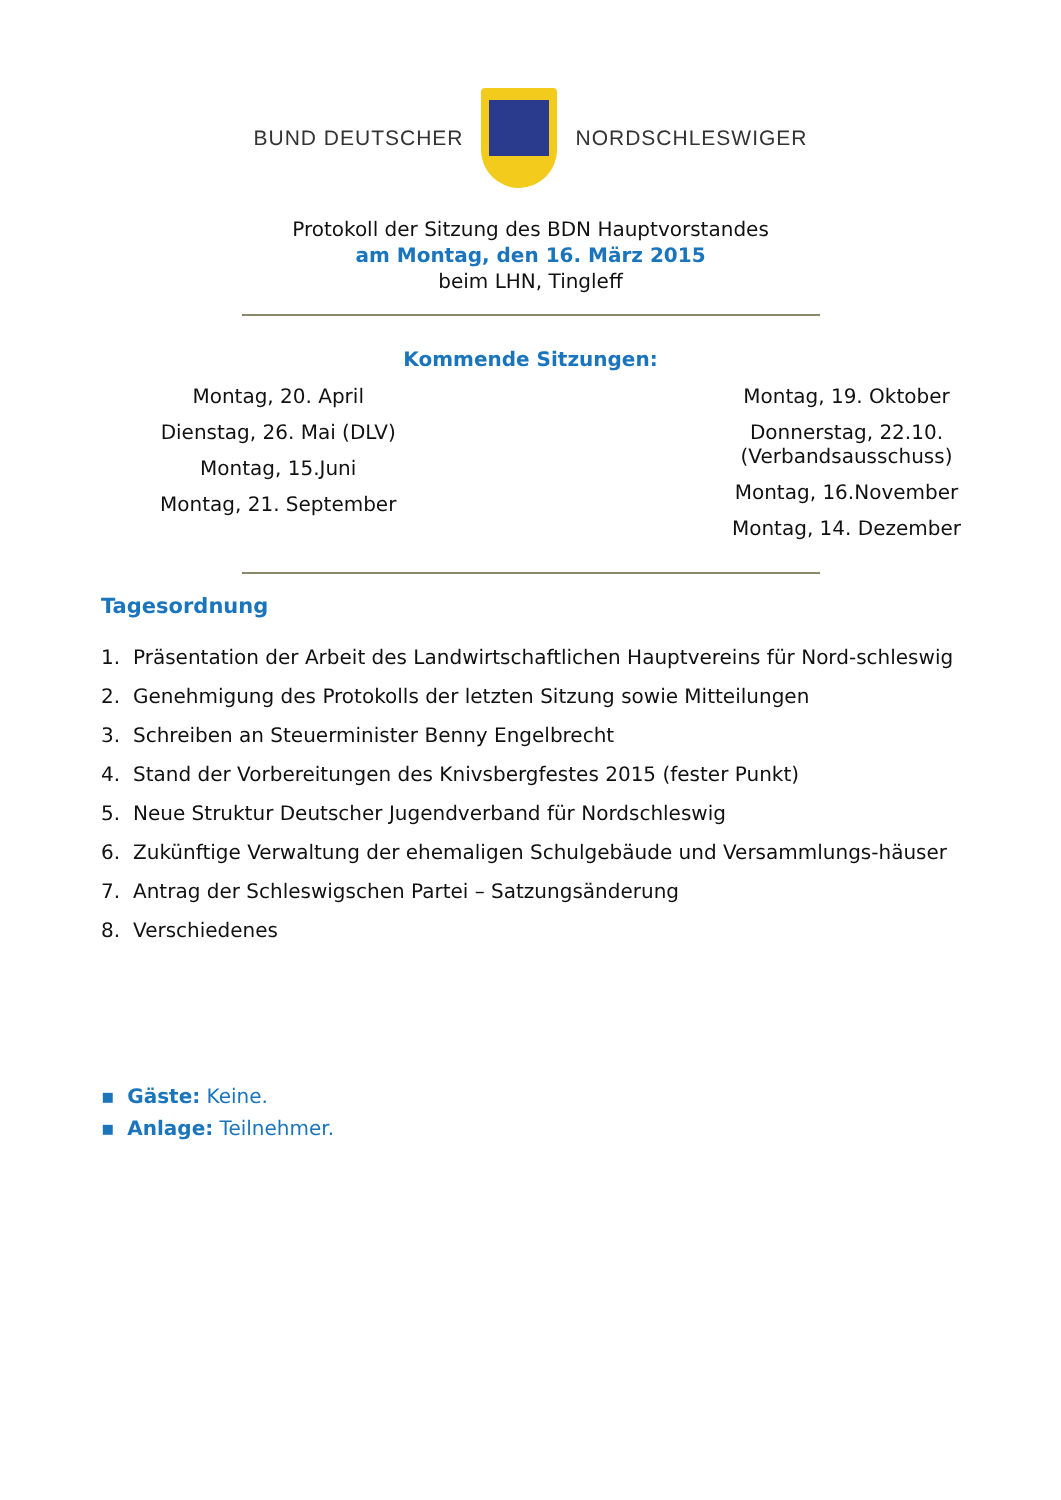BUND DEUTSCHER NORDSCHLESWIGER
Protokoll der Sitzung des BDN Hauptvorstandes
am Montag, den 16. März 2015
beim LHN, Tingleff
Kommende Sitzungen:
Montag, 20. April
Dienstag, 26. Mai (DLV)
Montag, 15.Juni
Montag, 21. September
Montag, 19. Oktober
Donnerstag, 22.10.
(Verbandsausschuss)
Montag, 16.November
Montag, 14. Dezember
Tagesordnung
1. Präsentation der Arbeit des Landwirtschaftlichen Hauptvereins für Nord-schleswig
2. Genehmigung des Protokolls der letzten Sitzung sowie Mitteilungen
3. Schreiben an Steuerminister Benny Engelbrecht
4. Stand der Vorbereitungen des Knivsbergfestes 2015 (fester Punkt)
5. Neue Struktur Deutscher Jugendverband für Nordschleswig
6. Zukünftige Verwaltung der ehemaligen Schulgebäude und Versammlungs-häuser
7. Antrag der Schleswigschen Partei – Satzungsänderung
8. Verschiedenes
▪ Gäste: Keine.
▪ Anlage: Teilnehmer.